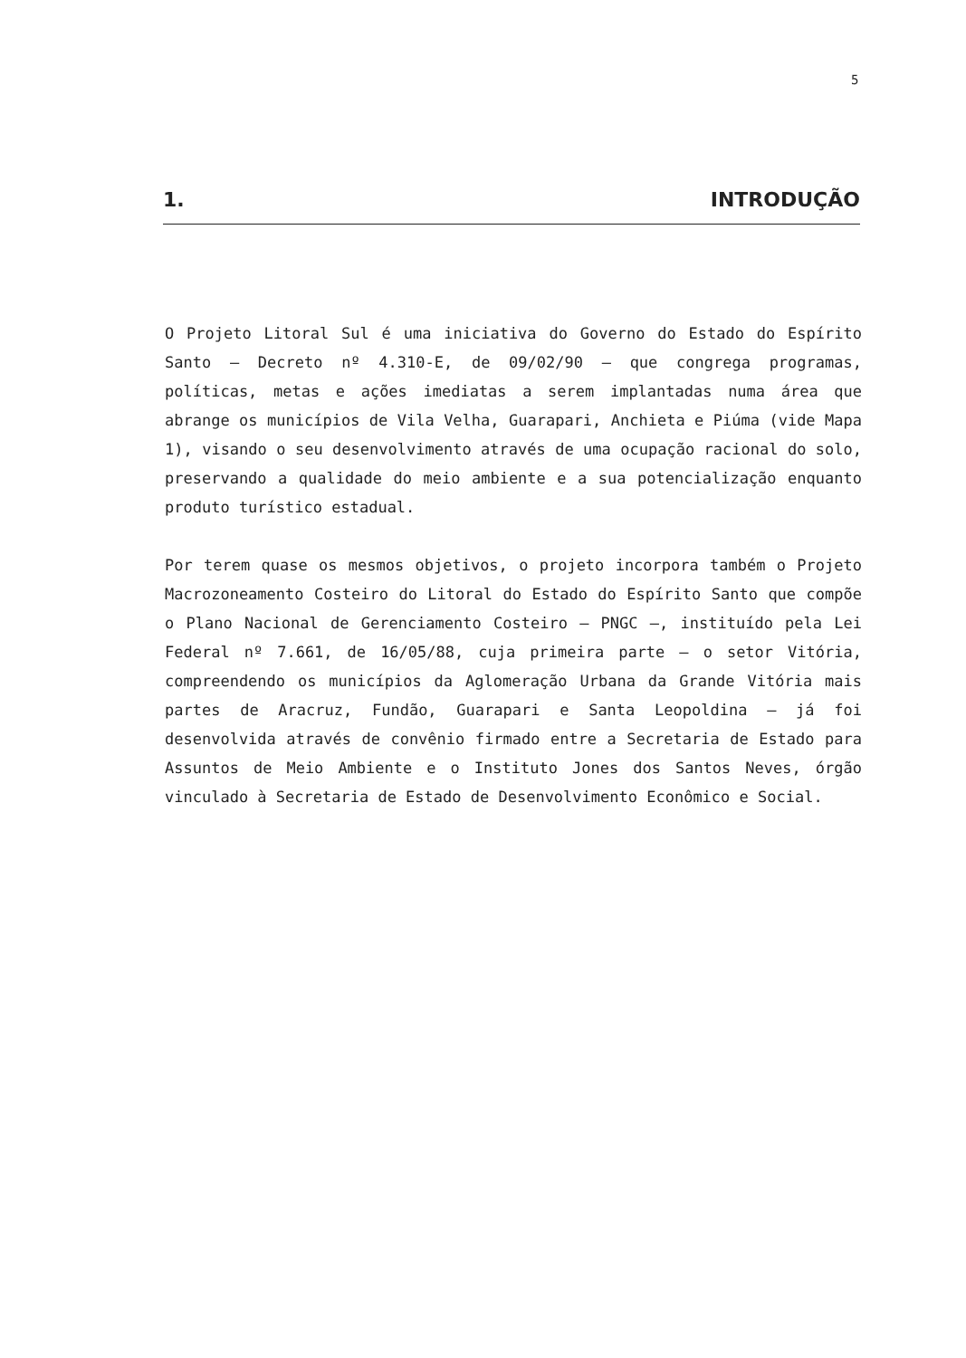5
1. INTRODUÇÃO
O Projeto Litoral Sul é uma iniciativa do Governo do Estado do Espírito Santo — Decreto nº 4.310-E, de 09/02/90 — que congrega programas, políticas, metas e ações imediatas a serem implantadas numa área que abrange os municípios de Vila Velha, Guarapari, Anchieta e Piúma (vide Mapa 1), visando o seu desenvolvimento através de uma ocupação racional do solo, preservando a qualidade do meio ambiente e a sua potencialização enquanto produto turístico estadual.
Por terem quase os mesmos objetivos, o projeto incorpora também o Projeto Macrozoneamento Costeiro do Litoral do Estado do Espírito Santo que compõe o Plano Nacional de Gerenciamento Costeiro — PNGC —, instituído pela Lei Federal nº 7.661, de 16/05/88, cuja primeira parte — o setor Vitória, compreendendo os municípios da Aglomeração Urbana da Grande Vitória mais partes de Aracruz, Fundão, Guarapari e Santa Leopoldina — já foi desenvolvida através de convênio firmado entre a Secretaria de Estado para Assuntos de Meio Ambiente e o Instituto Jones dos Santos Neves, órgão vinculado à Secretaria de Estado de Desenvolvimento Econômico e Social.